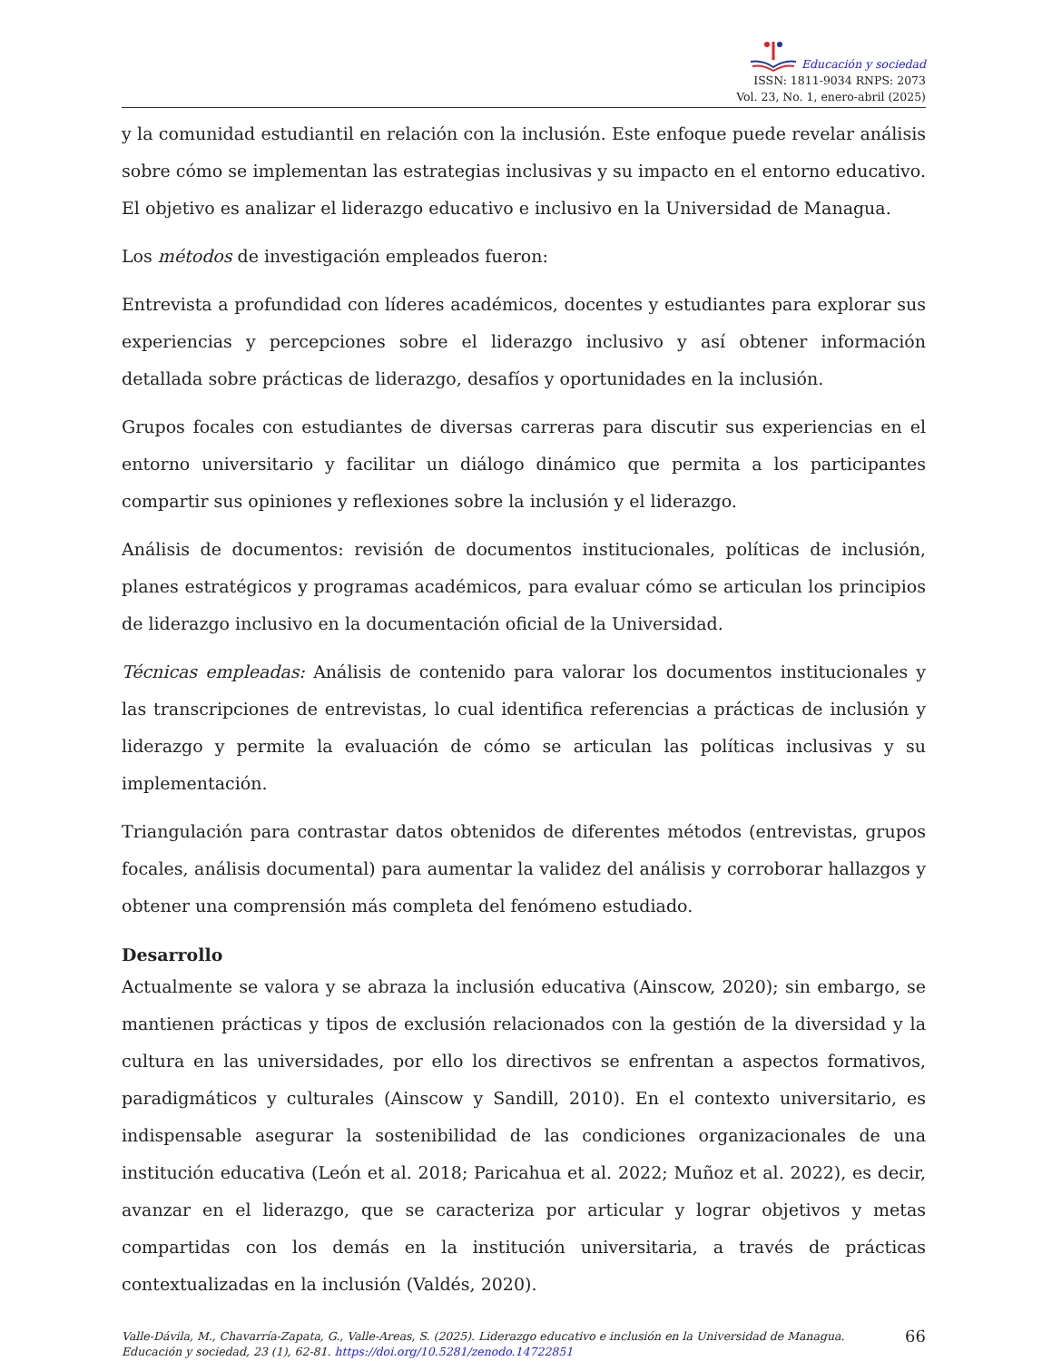Educación y sociedad
ISSN: 1811-9034 RNPS: 2073
Vol. 23, No. 1, enero-abril (2025)
y la comunidad estudiantil en relación con la inclusión. Este enfoque puede revelar análisis sobre cómo se implementan las estrategias inclusivas y su impacto en el entorno educativo. El objetivo es analizar el liderazgo educativo e inclusivo en la Universidad de Managua.
Los métodos de investigación empleados fueron:
Entrevista a profundidad con líderes académicos, docentes y estudiantes para explorar sus experiencias y percepciones sobre el liderazgo inclusivo y así obtener información detallada sobre prácticas de liderazgo, desafíos y oportunidades en la inclusión.
Grupos focales con estudiantes de diversas carreras para discutir sus experiencias en el entorno universitario y facilitar un diálogo dinámico que permita a los participantes compartir sus opiniones y reflexiones sobre la inclusión y el liderazgo.
Análisis de documentos: revisión de documentos institucionales, políticas de inclusión, planes estratégicos y programas académicos, para evaluar cómo se articulan los principios de liderazgo inclusivo en la documentación oficial de la Universidad.
Técnicas empleadas: Análisis de contenido para valorar los documentos institucionales y las transcripciones de entrevistas, lo cual identifica referencias a prácticas de inclusión y liderazgo y permite la evaluación de cómo se articulan las políticas inclusivas y su implementación.
Triangulación para contrastar datos obtenidos de diferentes métodos (entrevistas, grupos focales, análisis documental) para aumentar la validez del análisis y corroborar hallazgos y obtener una comprensión más completa del fenómeno estudiado.
Desarrollo
Actualmente se valora y se abraza la inclusión educativa (Ainscow, 2020); sin embargo, se mantienen prácticas y tipos de exclusión relacionados con la gestión de la diversidad y la cultura en las universidades, por ello los directivos se enfrentan a aspectos formativos, paradigmáticos y culturales (Ainscow y Sandill, 2010). En el contexto universitario, es indispensable asegurar la sostenibilidad de las condiciones organizacionales de una institución educativa (León et al. 2018; Paricahua et al. 2022; Muñoz et al. 2022), es decir, avanzar en el liderazgo, que se caracteriza por articular y lograr objetivos y metas compartidas con los demás en la institución universitaria, a través de prácticas contextualizadas en la inclusión (Valdés, 2020).
Valle-Dávila, M., Chavarría-Zapata, G., Valle-Areas, S. (2025). Liderazgo educativo e inclusión en la Universidad de Managua. Educación y sociedad, 23 (1), 62-81. https://doi.org/10.5281/zenodo.14722851
66